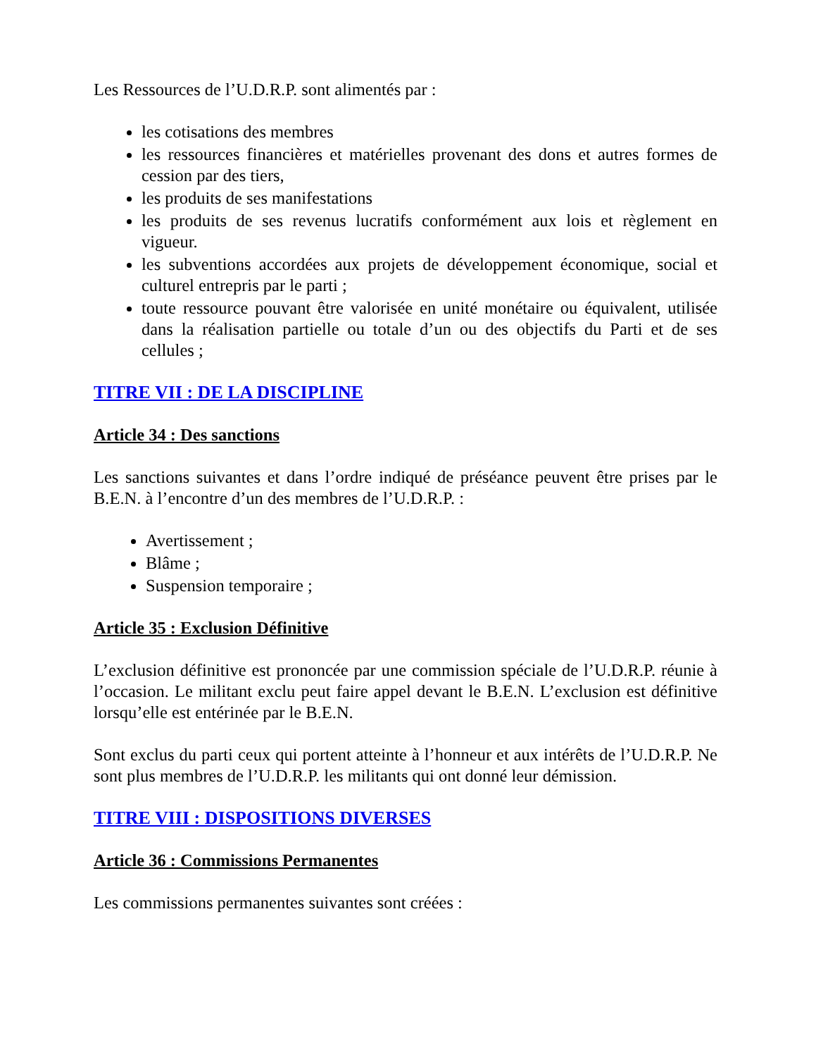Les Ressources de l’U.D.R.P. sont alimentés par :
les cotisations des membres
les ressources financières et matérielles provenant des dons et autres formes de cession par des tiers,
les produits de ses manifestations
les produits de ses revenus lucratifs conformément aux lois et règlement en vigueur.
les subventions accordées aux projets de développement économique, social et culturel entrepris par le parti ;
toute ressource pouvant être valorisée en unité monétaire ou équivalent, utilisée dans la réalisation partielle ou totale d’un ou des objectifs du Parti et de ses cellules ;
TITRE VII : DE LA DISCIPLINE
Article 34 : Des sanctions
Les sanctions suivantes et dans l’ordre indiqué de préséance peuvent être prises par le B.E.N. à l’encontre d’un des membres de l’U.D.R.P. :
Avertissement ;
Blâme ;
Suspension temporaire ;
Article 35 : Exclusion Définitive
L’exclusion définitive est prononcée par une commission spéciale de l’U.D.R.P. réunie à l’occasion. Le militant exclu peut faire appel devant le B.E.N. L’exclusion est définitive lorsqu’elle est entérinée par le B.E.N.
Sont exclus du parti ceux qui portent atteinte à l’honneur et aux intérêts de l’U.D.R.P. Ne sont plus membres de l’U.D.R.P. les militants qui ont donné leur démission.
TITRE VIII : DISPOSITIONS DIVERSES
Article 36 : Commissions Permanentes
Les commissions permanentes suivantes sont créées :